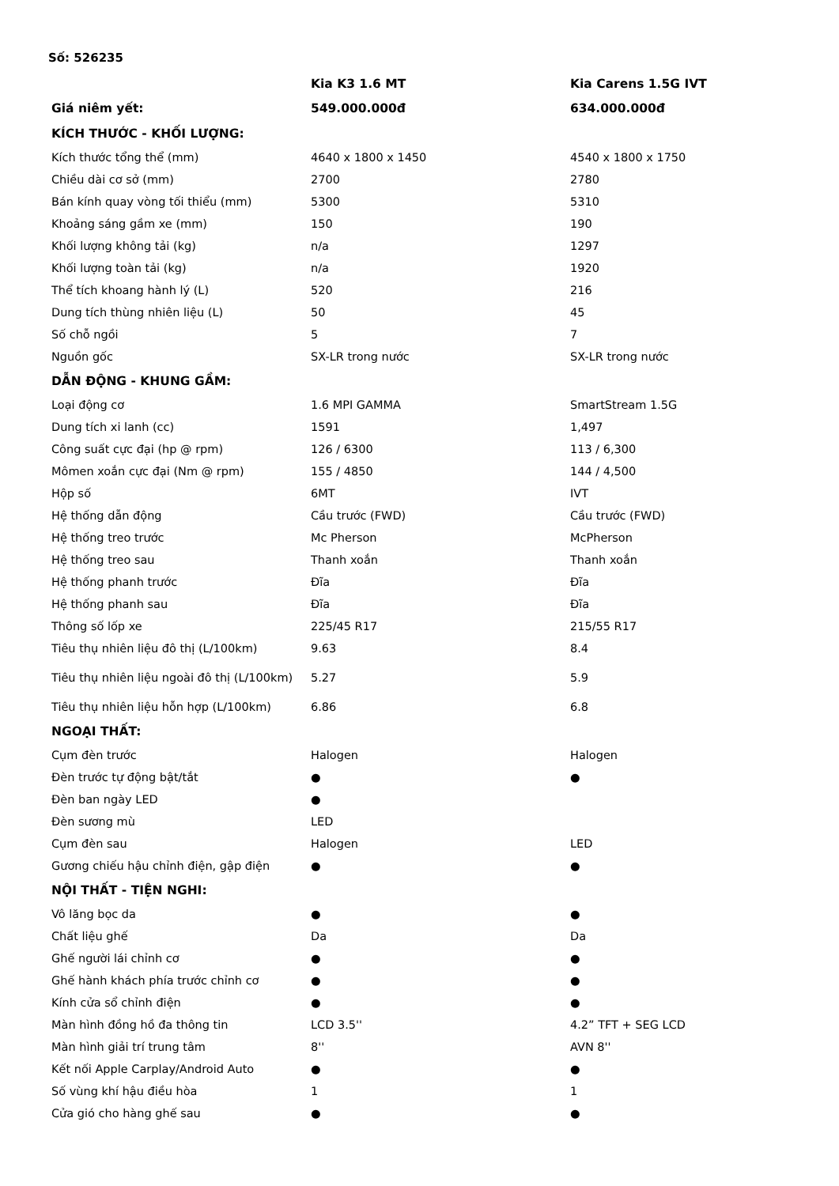Số: 526235
| | Kia K3 1.6 MT | Kia Carens 1.5G IVT |
| --- | --- | --- |
| Giá niêm yết: | 549.000.000đ | 634.000.000đ |
| KÍCH THƯỚC - KHỐI LƯỢNG: | | |
| Kích thước tổng thể (mm) | 4640 x 1800 x 1450 | 4540 x 1800 x 1750 |
| Chiều dài cơ sở (mm) | 2700 | 2780 |
| Bán kính quay vòng tối thiểu (mm) | 5300 | 5310 |
| Khoảng sáng gầm xe (mm) | 150 | 190 |
| Khối lượng không tải (kg) | n/a | 1297 |
| Khối lượng toàn tải (kg) | n/a | 1920 |
| Thể tích khoang hành lý (L) | 520 | 216 |
| Dung tích thùng nhiên liệu (L) | 50 | 45 |
| Số chỗ ngồi | 5 | 7 |
| Nguồn gốc | SX-LR trong nước | SX-LR trong nước |
| DẪN ĐỘNG - KHUNG GẦM: | | |
| Loại động cơ | 1.6 MPI GAMMA | SmartStream 1.5G |
| Dung tích xi lanh (cc) | 1591 | 1,497 |
| Công suất cực đại (hp @ rpm) | 126 / 6300 | 113 / 6,300 |
| Mômen xoắn cực đại (Nm @ rpm) | 155 / 4850 | 144 / 4,500 |
| Hộp số | 6MT | IVT |
| Hệ thống dẫn động | Cầu trước (FWD) | Cầu trước (FWD) |
| Hệ thống treo trước | Mc Pherson | McPherson |
| Hệ thống treo sau | Thanh xoắn | Thanh xoắn |
| Hệ thống phanh trước | Đĩa | Đĩa |
| Hệ thống phanh sau | Đĩa | Đĩa |
| Thông số lốp xe | 225/45 R17 | 215/55 R17 |
| Tiêu thụ nhiên liệu đô thị (L/100km) | 9.63 | 8.4 |
| Tiêu thụ nhiên liệu ngoài đô thị (L/100km) | 5.27 | 5.9 |
| Tiêu thụ nhiên liệu hỗn hợp (L/100km) | 6.86 | 6.8 |
| NGOẠI THẤT: | | |
| Cụm đèn trước | Halogen | Halogen |
| Đèn trước tự động bật/tắt | ● | ● |
| Đèn ban ngày LED | ● | |
| Đèn sương mù | LED | |
| Cụm đèn sau | Halogen | LED |
| Gương chiếu hậu chỉnh điện, gập điện | ● | ● |
| NỘI THẤT - TIỆN NGHI: | | |
| Vô lăng bọc da | ● | ● |
| Chất liệu ghế | Da | Da |
| Ghế người lái chỉnh cơ | ● | ● |
| Ghế hành khách phía trước chỉnh cơ | ● | ● |
| Kính cửa sổ chỉnh điện | ● | ● |
| Màn hình đồng hồ đa thông tin | LCD 3.5'' | 4.2” TFT + SEG LCD |
| Màn hình giải trí trung tâm | 8'' | AVN 8'' |
| Kết nối Apple Carplay/Android Auto | ● | ● |
| Số vùng khí hậu điều hòa | 1 | 1 |
| Cửa gió cho hàng ghế sau | ● | ● |